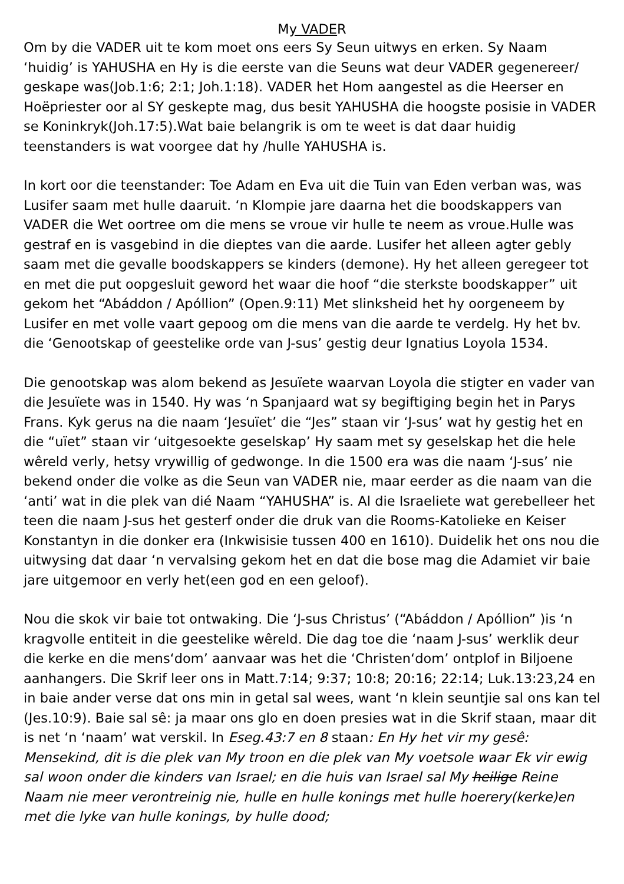My VADER
Om by die VADER uit te kom moet ons eers Sy Seun uitwys en erken. Sy Naam ‘huidig’ is YAHUSHA en Hy is die eerste van die Seuns wat deur VADER gegenereer/ geskape was(Job.1:6; 2:1; Joh.1:18). VADER het Hom aangestel as die Heerser en Hoëpriester oor al SY geskepte mag, dus besit YAHUSHA die hoogste posisie in VADER se Koninkryk(Joh.17:5).Wat baie belangrik is om te weet is dat daar huidig teenstanders is wat voorgee dat hy /hulle YAHUSHA is.
In kort oor die teenstander: Toe Adam en Eva uit die Tuin van Eden verban was, was Lusifer saam met hulle daaruit. ‘n Klompie jare daarna het die boodskappers van VADER die Wet oortree om die mens se vroue vir hulle te neem as vroue.Hulle was gestraf en is vasgebind in die dieptes van die aarde. Lusifer het alleen agter gebly saam met die gevalle boodskappers se kinders (demone). Hy het alleen geregeer tot en met die put oopgesluit geword het waar die hoof “die sterkste boodskapper” uit gekom het “Abáddon / Apóllion” (Open.9:11) Met slinksheid het hy oorgeneem by Lusifer en met volle vaart gepoog om die mens van die aarde te verdelg. Hy het bv. die ‘Genootskap of geestelike orde van J-sus’ gestig deur Ignatius Loyola 1534.
Die genootskap was alom bekend as Jesuïete waarvan Loyola die stigter en vader van die Jesuïete was in 1540. Hy was ‘n Spanjaard wat sy begiftiging begin het in Parys Frans. Kyk gerus na die naam ‘Jesuïet’ die “Jes” staan vir ‘J-sus’ wat hy gestig het en die “uïet” staan vir ‘uitgesoekte geselskap’ Hy saam met sy geselskap het die hele wêreld verly, hetsy vrywillig of gedwonge. In die 1500 era was die naam ‘J-sus’ nie bekend onder die volke as die Seun van VADER nie, maar eerder as die naam van die ‘anti’ wat in die plek van dié Naam “YAHUSHA” is. Al die Israeliete wat gerebelleer het teen die naam J-sus het gesterf onder die druk van die Rooms-Katolieke en Keiser Konstantyn in die donker era (Inkwisisie tussen 400 en 1610). Duidelik het ons nou die uitwysing dat daar ‘n vervalsing gekom het en dat die bose mag die Adamiet vir baie jare uitgemoor en verly het(een god en een geloof).
Nou die skok vir baie tot ontwaking. Die ‘J-sus Christus’ (“Abáddon / Apóllion” )is ‘n kragvolle entiteit in die geestelike wêreld. Die dag toe die ‘naam J-sus’ werklik deur die kerke en die mens‘dom’ aanvaar was het die ‘Christen‘dom’ ontplof in Biljoene aanhangers. Die Skrif leer ons in Matt.7:14; 9:37; 10:8; 20:16; 22:14; Luk.13:23,24 en in baie ander verse dat ons min in getal sal wees, want ‘n klein seuntjie sal ons kan tel (Jes.10:9). Baie sal sê: ja maar ons glo en doen presies wat in die Skrif staan, maar dit is net ‘n ‘naam’ wat verskil. In Eseg.43:7 en 8 staan: En Hy het vir my gesê: Mensekind, dit is die plek van My troon en die plek van My voetsole waar Ek vir ewig sal woon onder die kinders van Israel; en die huis van Israel sal My heilige Reine Naam nie meer verontreinig nie, hulle en hulle konings met hulle hoerery(kerke)en met die lyke van hulle konings, by hulle dood;